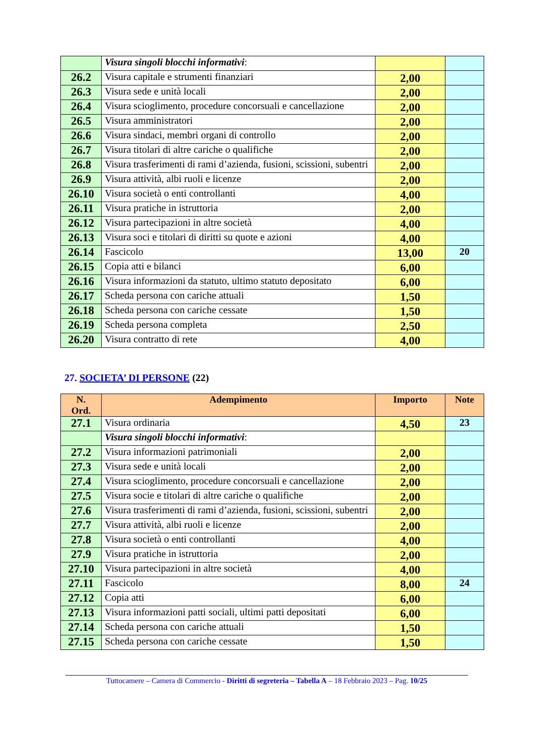| | Visura singoli blocchi informativi : | | |
| 26.2 | Visura capitale e strumenti finanziari | 2,00 | |
| 26.3 | Visura sede e unità locali | 2,00 | |
| 26.4 | Visura scioglimento, procedure concorsuali e cancellazione | 2,00 | |
| 26.5 | Visura amministratori | 2,00 | |
| 26.6 | Visura sindaci, membri organi di controllo | 2,00 | |
| 26.7 | Visura titolari di altre cariche o qualifiche | 2,00 | |
| 26.8 | Visura trasferimenti di rami d’azienda, fusioni, scissioni, subentri | 2,00 | |
| 26.9 | Visura attività, albi ruoli e licenze | 2,00 | |
| 26.10 | Visura società o enti controllanti | 4,00 | |
| 26.11 | Visura pratiche in istruttoria | 2,00 | |
| 26.12 | Visura partecipazioni in altre società | 4,00 | |
| 26.13 | Visura soci e titolari di diritti su quote e azioni | 4,00 | |
| 26.14 | Fascicolo | 13,00 | 20 |
| 26.15 | Copia atti e bilanci | 6,00 | |
| 26.16 | Visura informazioni da statuto, ultimo statuto depositato | 6,00 | |
| 26.17 | Scheda persona con cariche attuali | 1,50 | |
| 26.18 | Scheda persona con cariche cessate | 1,50 | |
| 26.19 | Scheda persona completa | 2,50 | |
| 26.20 | Visura contratto di rete | 4,00 | |
27. SOCIETA’ DI PERSONE (22)
| N. Ord. | Adempimento | Importo | Note |
| --- | --- | --- | --- |
| 27.1 | Visura ordinaria | 4,50 | 23 |
| | Visura singoli blocchi informativi : | | |
| 27.2 | Visura informazioni patrimoniali | 2,00 | |
| 27.3 | Visura sede e unità locali | 2,00 | |
| 27.4 | Visura scioglimento, procedure concorsuali e cancellazione | 2,00 | |
| 27.5 | Visura socie e titolari di altre cariche o qualifiche | 2,00 | |
| 27.6 | Visura trasferimenti di rami d’azienda, fusioni, scissioni, subentri | 2,00 | |
| 27.7 | Visura attività, albi ruoli e licenze | 2,00 | |
| 27.8 | Visura società o enti controllanti | 4,00 | |
| 27.9 | Visura pratiche in istruttoria | 2,00 | |
| 27.10 | Visura partecipazioni in altre società | 4,00 | |
| 27.11 | Fascicolo | 8,00 | 24 |
| 27.12 | Copia atti | 6,00 | |
| 27.13 | Visura informazioni patti sociali, ultimi patti depositati | 6,00 | |
| 27.14 | Scheda persona con cariche attuali | 1,50 | |
| 27.15 | Scheda persona con cariche cessate | 1,50 | |
Tuttocamere – Camera di Commercio - Diritti di segreteria – Tabella A – 18 Febbraio 2023 – Pag. 10/25